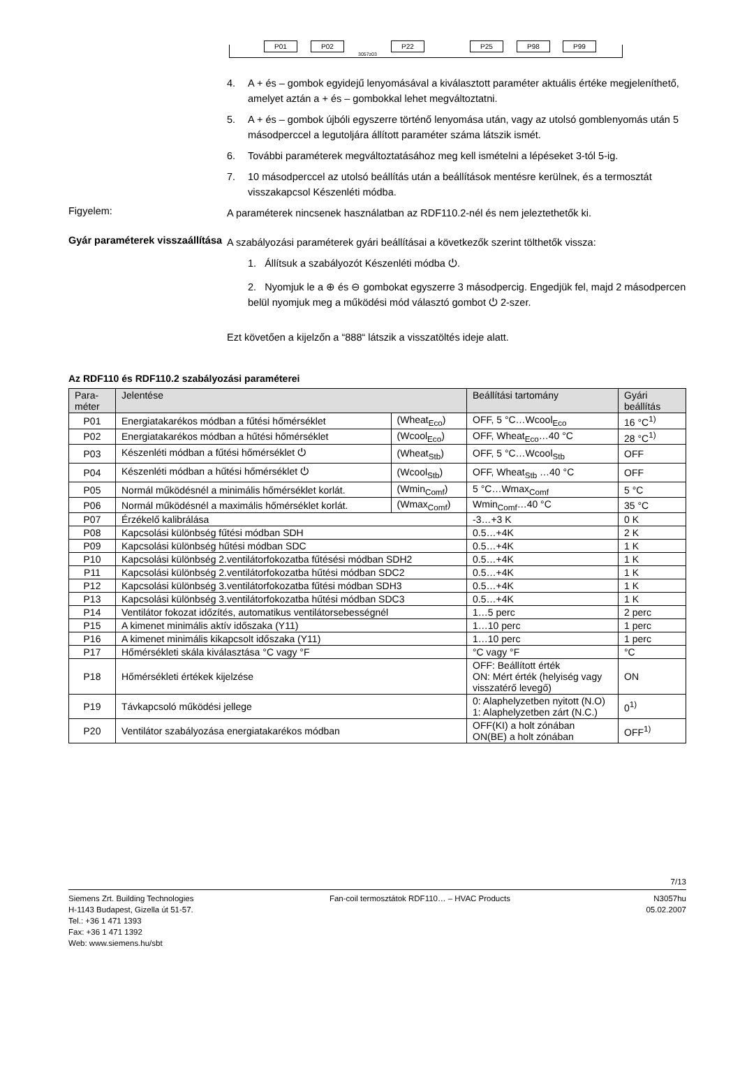P01 P02
3057z03
P22 P25 P98 P99
4. A + és – gombok egyidejű lenyomásával a kiválasztott paraméter aktuális értéke megjeleníthető, amelyet aztán a + és – gombokkal lehet megváltoztatni.
5. A + és – gombok újbóli egyszerre történő lenyomása után, vagy az utolsó gomblenyomás után 5 másodperccel a legutoljára állított paraméter száma látszik ismét.
6. További paraméterek megváltoztatásához meg kell ismételni a lépéseket 3-tól 5-ig.
7. 10 másodperccel az utolsó beállítás után a beállítások mentésre kerülnek, és a termosztát visszakapcsol Készenléti módba.
Figyelem:
A paraméterek nincsenek használatban az RDF110.2-nél és nem jeleztethetők ki.
Gyár paraméterek visszaállítása
A szabályozási paraméterek gyári beállításai a következők szerint tölthetők vissza:
1. Állítsuk a szabályozót Készenléti módba ⏻.
2. Nyomjuk le a ⊕ és ⊖ gombokat egyszerre 3 másodpercig. Engedjük fel, majd 2 másodpercen belül nyomjuk meg a működési mód választó gombot ⏻ 2-szer.
Ezt követően a kijelzőn a “888“ látszik a visszatöltés ideje alatt.
Az RDF110 és RDF110.2 szabályozási paraméterei
| Para- méter | Jelentése | | Beállítási tartomány | Gyári beállítás |
| --- | --- | --- | --- | --- |
| P01 | Energiatakarékos módban a fűtési hőmérséklet | (Wheat<sub>Eco</sub>) | OFF, 5 °C…Wcool<sub>Eco</sub> | 16 °C<sup>1)</sup> |
| P02 | Energiatakarékos módban a hűtési hőmérséklet | (Wcool<sub>Eco</sub>) | OFF, Wheat<sub>Eco</sub>…40 °C | 28 °C<sup>1)</sup> |
| P03 | Készenléti módban a fűtési hőmérséklet ⏻ | (Wheat<sub>Stb</sub>) | OFF, 5 °C…Wcool<sub>Stb</sub> | OFF |
| P04 | Készenléti módban a hűtési hőmérséklet ⏻ | (Wcool<sub>Stb</sub>) | OFF, Wheat<sub>Stb</sub> …40 °C | OFF |
| P05 | Normál működésnél a minimális hőmérséklet korlát. | (Wmin<sub>Comf</sub>) | 5 °C…Wmax<sub>Comf</sub> | 5 °C |
| P06 | Normál működésnél a maximális hőmérséklet korlát. | (Wmax<sub>Comf</sub>) | Wmin<sub>Comf</sub>…40 °C | 35 °C |
| P07 | Érzékelő kalibrálása | | -3…+3 K | 0 K |
| P08 | Kapcsolási különbség fűtési módban SDH | | 0.5…+4K | 2 K |
| P09 | Kapcsolási különbség hűtési módban SDC | | 0.5…+4K | 1 K |
| P10 | Kapcsolási különbség 2.ventilátorfokozatba fűtésési módban SDH2 | | 0.5…+4K | 1 K |
| P11 | Kapcsolási különbség 2.ventilátorfokozatba hűtési módban SDC2 | | 0.5…+4K | 1 K |
| P12 | Kapcsolási különbség 3.ventilátorfokozatba fűtési módban SDH3 | | 0.5…+4K | 1 K |
| P13 | Kapcsolási különbség 3.ventilátorfokozatba hűtési módban SDC3 | | 0.5…+4K | 1 K |
| P14 | Ventilátor fokozat időzítés, automatikus ventilátorsebességnél | | 1…5 perc | 2 perc |
| P15 | A kimenet minimális aktív időszaka (Y11) | | 1…10 perc | 1 perc |
| P16 | A kimenet minimális kikapcsolt időszaka (Y11) | | 1…10 perc | 1 perc |
| P17 | Hőmérsékleti skála kiválasztása °C vagy °F | | °C vagy °F | °C |
| P18 | Hőmérsékleti értékek kijelzése | | OFF: Beállított érték ON: Mért érték (helyiség vagy visszatérő levegő) | ON |
| P19 | Távkapcsoló működési jellege | | 0: Alaphelyzetben nyitott (N.O) 1: Alaphelyzetben zárt (N.C.) | 0<sup>1)</sup> |
| P20 | Ventilátor szabályozása energiatakarékos módban | | OFF(KI) a holt zónában ON(BE) a holt zónában | OFF<sup>1)</sup> |
7/13
Siemens Zrt. Building Technologies
H-1143 Budapest, Gizella út 51-57.
Tel.: +36 1 471 1393
Fax: +36 1 471 1392
Web: www.siemens.hu/sbt
Fan-coil termosztátok RDF110… – HVAC Products
N3057hu
05.02.2007